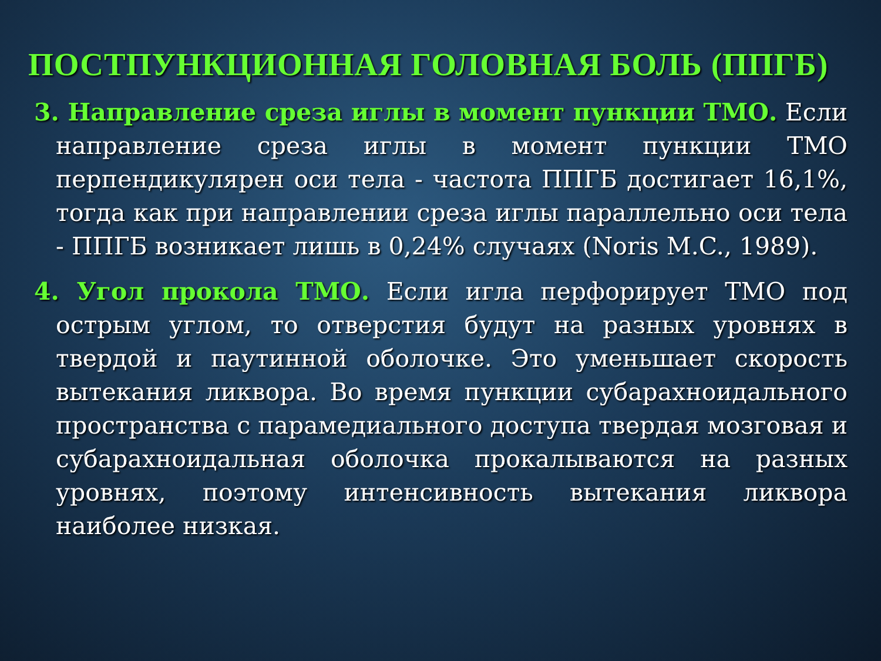ПОСТПУНКЦИОННАЯ ГОЛОВНАЯ БОЛЬ (ППГБ)
3. Направление среза иглы в момент пункции ТМО. Если направление среза иглы в момент пункции ТМО перпендикулярен оси тела - частота ППГБ достигает 16,1%, тогда как при направлении среза иглы параллельно оси тела - ППГБ возникает лишь в 0,24% случаях (Noris M.C., 1989).
4. Угол прокола ТМО. Если игла перфорирует ТМО под острым углом, то отверстия будут на разных уровнях в твердой и паутинной оболочке. Это уменьшает скорость вытекания ликвора. Во время пункции субарахноидального пространства с парамедиального доступа твердая мозговая и субарахноидальная оболочка прокалываются на разных уровнях, поэтому интенсивность вытекания ликвора наиболее низкая.